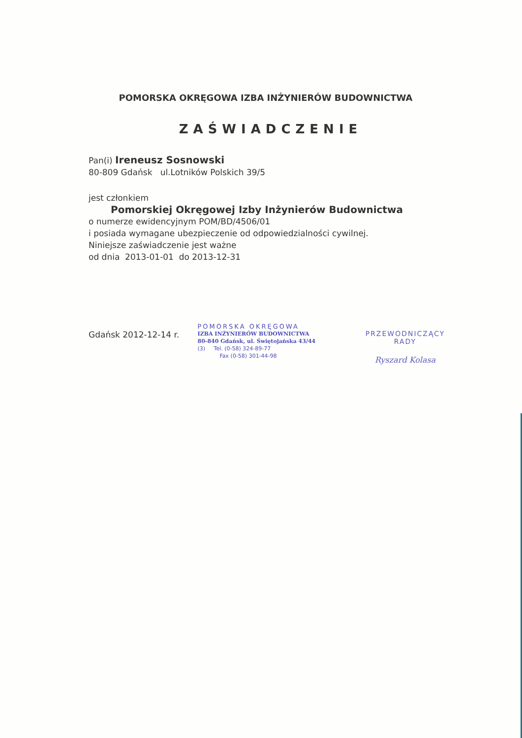POMORSKA OKRĘGOWA IZBA INŻYNIERÓW BUDOWNICTWA
ZAŚWIADCZENIE
Pan(i) Ireneusz Sosnowski
80-809 Gdańsk ul.Lotników Polskich 39/5
jest członkiem
Pomorskiej Okręgowej Izby Inżynierów Budownictwa
o numerze ewidencyjnym POM/BD/4506/01
i posiada wymagane ubezpieczenie od odpowiedzialności cywilnej.
Niniejsze zaświadczenie jest ważne
od dnia 2013-01-01 do 2013-12-31
Gdańsk 2012-12-14 r.
POMORSKA OKRĘGOWA
IZBA INŻYNIERÓW BUDOWNICTWA
80-840 Gdańsk, ul. Świętojańska 43/44
(3) Tel. (0-58) 324-89-77
Fax (0-58) 301-44-98
PRZEWODNICZĄCY RADY
Ryszard Kolasa